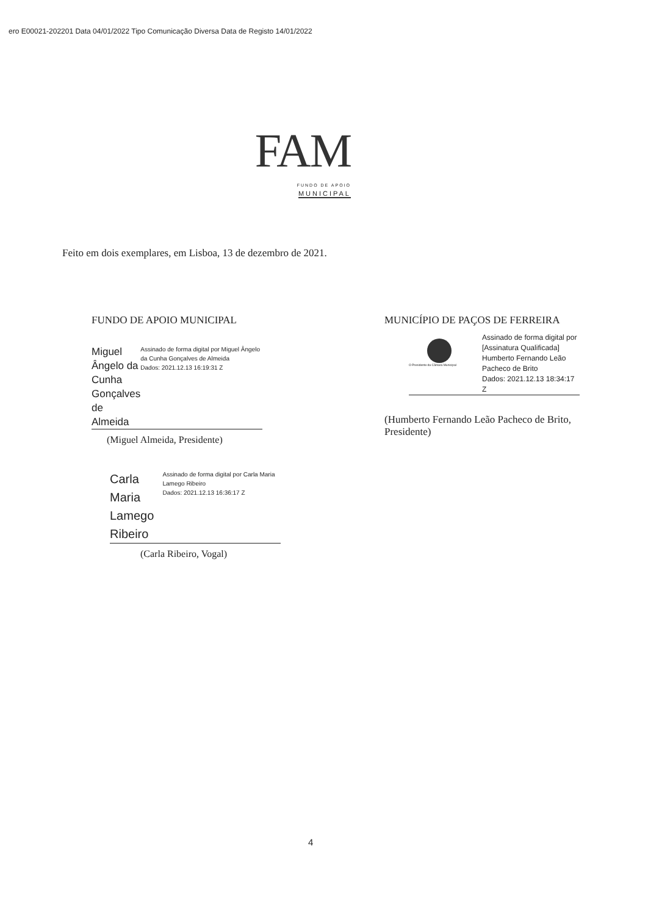ero E00021-202201 Data 04/01/2022 Tipo Comunicação Diversa Data de Registo 14/01/2022
FAM
FUNDO DE APOIO
MUNICIPAL
Feito em dois exemplares, em Lisboa, 13 de dezembro de 2021.
FUNDO DE APOIO MUNICIPAL
Miguel Ângelo da Cunha Gonçalves de Almeida
Assinado de forma digital por Miguel Ângelo da Cunha Gonçalves de Almeida
Dados: 2021.12.13 16:19:31 Z
(Miguel Almeida, Presidente)
Carla Maria Lamego Ribeiro
Assinado de forma digital por Carla Maria Lamego Ribeiro
Dados: 2021.12.13 16:36:17 Z
(Carla Ribeiro, Vogal)
MUNICÍPIO DE PAÇOS DE FERREIRA
O Presidente da Câmara Municipal
Assinado de forma digital por [Assinatura Qualificada] Humberto Fernando Leão Pacheco de Brito
Dados: 2021.12.13 18:34:17 Z
(Humberto Fernando Leão Pacheco de Brito, Presidente)
4